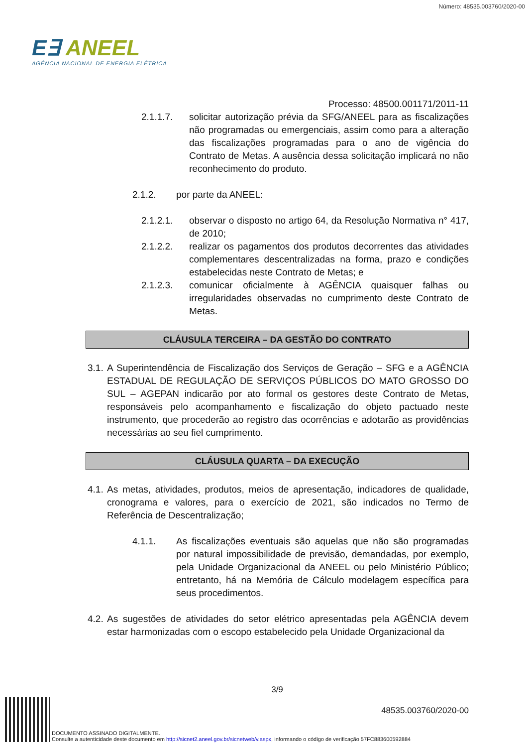Número: 48535.003760/2020-00
E∃ ANEEL
AGÊNCIA NACIONAL DE ENERGIA ELÉTRICA
Processo: 48500.001171/2011-11
2.1.1.7. solicitar autorização prévia da SFG/ANEEL para as fiscalizações não programadas ou emergenciais, assim como para a alteração das fiscalizações programadas para o ano de vigência do Contrato de Metas. A ausência dessa solicitação implicará no não reconhecimento do produto.
2.1.2. por parte da ANEEL:
2.1.2.1. observar o disposto no artigo 64, da Resolução Normativa n° 417, de 2010;
2.1.2.2. realizar os pagamentos dos produtos decorrentes das atividades complementares descentralizadas na forma, prazo e condições estabelecidas neste Contrato de Metas; e
2.1.2.3. comunicar oficialmente à AGÊNCIA quaisquer falhas ou irregularidades observadas no cumprimento deste Contrato de Metas.
CLÁUSULA TERCEIRA – DA GESTÃO DO CONTRATO
3.1. A Superintendência de Fiscalização dos Serviços de Geração – SFG e a AGÊNCIA ESTADUAL DE REGULAÇÃO DE SERVIÇOS PÚBLICOS DO MATO GROSSO DO SUL – AGEPAN indicarão por ato formal os gestores deste Contrato de Metas, responsáveis pelo acompanhamento e fiscalização do objeto pactuado neste instrumento, que procederão ao registro das ocorrências e adotarão as providências necessárias ao seu fiel cumprimento.
CLÁUSULA QUARTA – DA EXECUÇÃO
4.1. As metas, atividades, produtos, meios de apresentação, indicadores de qualidade, cronograma e valores, para o exercício de 2021, são indicados no Termo de Referência de Descentralização;
4.1.1. As fiscalizações eventuais são aquelas que não são programadas por natural impossibilidade de previsão, demandadas, por exemplo, pela Unidade Organizacional da ANEEL ou pelo Ministério Público; entretanto, há na Memória de Cálculo modelagem específica para seus procedimentos.
4.2. As sugestões de atividades do setor elétrico apresentadas pela AGÊNCIA devem estar harmonizadas com o escopo estabelecido pela Unidade Organizacional da
3/9
48535.003760/2020-00
DOCUMENTO ASSINADO DIGITALMENTE.
Consulte a autenticidade deste documento em http://sicnet2.aneel.gov.br/sicnetweb/v.aspx, informando o código de verificação 57FC883600592884